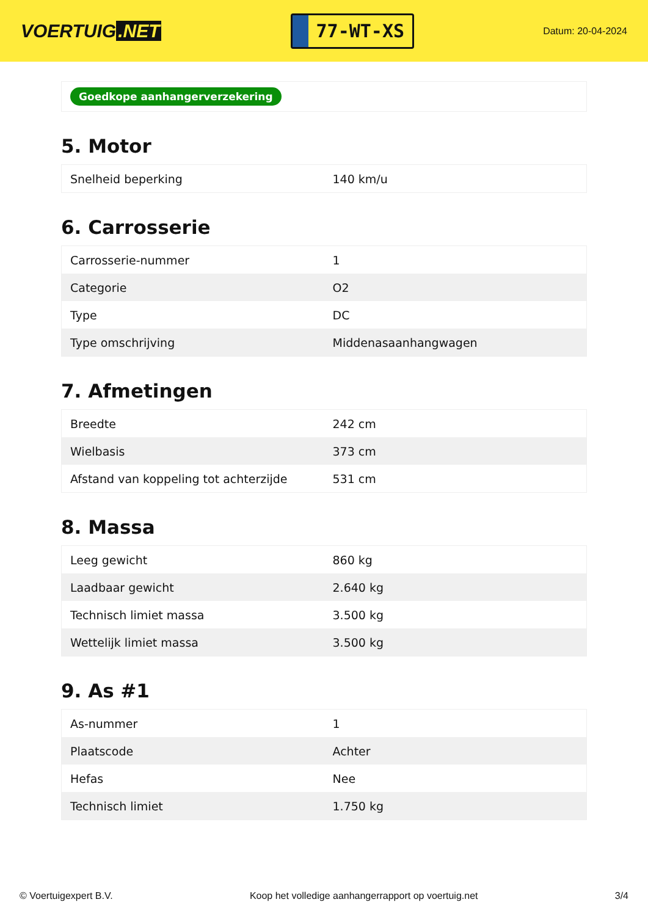VOERTUIG.NET
77-WT-XS
Datum: 20-04-2024
Goedkope aanhangerverzekering
5. Motor
| Snelheid beperking | 140 km/u |
6. Carrosserie
| Carrosserie-nummer | 1 |
| Categorie | O2 |
| Type | DC |
| Type omschrijving | Middenasaanhangwagen |
7. Afmetingen
| Breedte | 242 cm |
| Wielbasis | 373 cm |
| Afstand van koppeling tot achterzijde | 531 cm |
8. Massa
| Leeg gewicht | 860 kg |
| Laadbaar gewicht | 2.640 kg |
| Technisch limiet massa | 3.500 kg |
| Wettelijk limiet massa | 3.500 kg |
9. As #1
| As-nummer | 1 |
| Plaatscode | Achter |
| Hefas | Nee |
| Technisch limiet | 1.750 kg |
© Voertuigexpert B.V. Koop het volledige aanhangerrapport op voertuig.net 3/4